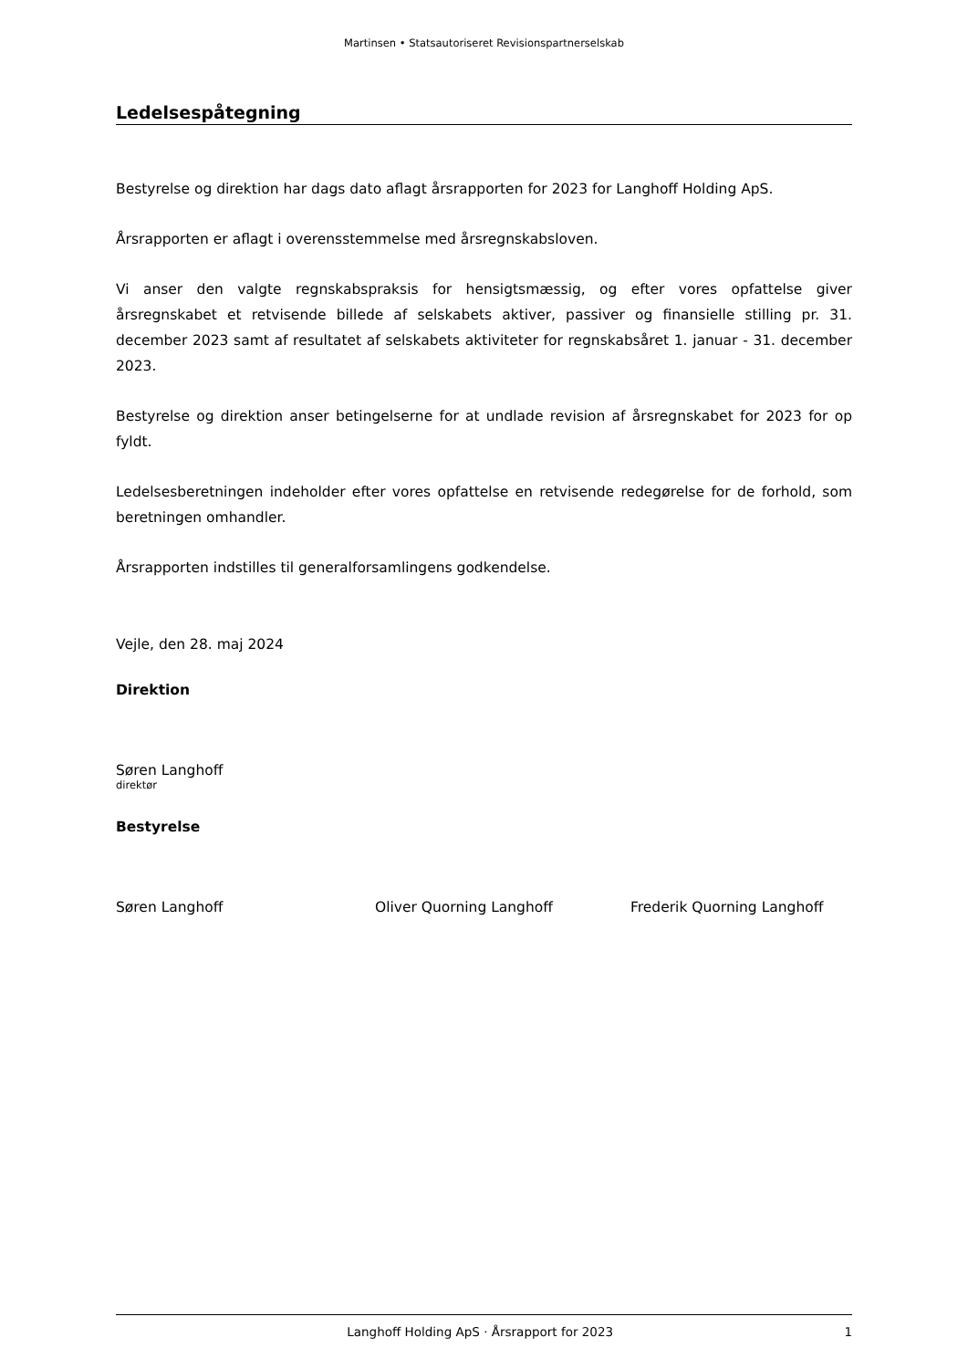Martinsen • Statsautoriseret Revisionspartnerselskab
Ledelsespåtegning
Bestyrelse og direktion har dags dato aflagt årsrapporten for 2023 for Langhoff Holding ApS.
Årsrapporten er aflagt i overensstemmelse med årsregnskabsloven.
Vi anser den valgte regnskabspraksis for hensigtsmæssig, og efter vores opfattelse giver årsregnskabet et retvisende billede af selskabets aktiver, passiver og finansielle stilling pr. 31. december 2023 samt af resultatet af selskabets aktiviteter for regnskabsåret 1. januar - 31. december 2023.
Bestyrelse og direktion anser betingelserne for at undlade revision af årsregnskabet for 2023 for op fyldt.
Ledelsesberetningen indeholder efter vores opfattelse en retvisende redegørelse for de forhold, som beretningen omhandler.
Årsrapporten indstilles til generalforsamlingens godkendelse.
Vejle, den 28. maj 2024
Direktion
Søren Langhoff
direktør
Bestyrelse
Søren Langhoff Oliver Quorning Langhoff Frederik Quorning Langhoff
Langhoff Holding ApS · Årsrapport for 2023 1